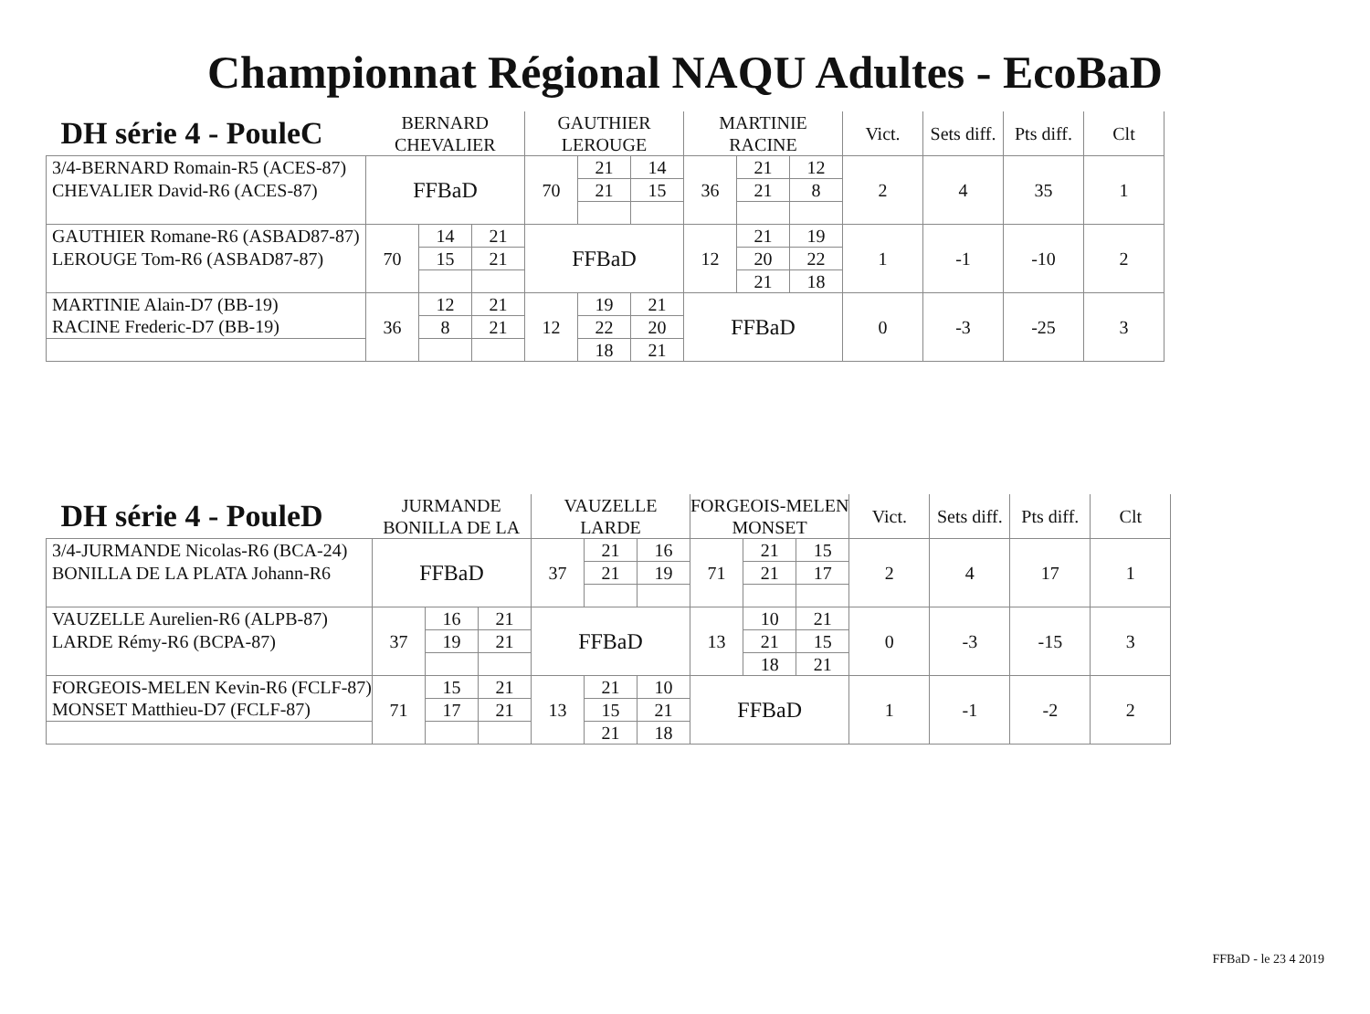Championnat Régional NAQU Adultes - EcoBaD
| DH série 4 - PouleC | BERNARD | | | GAUTHIER | | | MARTINIE | | | Vict. | Sets diff. | Pts diff. | Clt |
| --- | --- | --- | --- | --- | --- | --- | --- | --- | --- | --- | --- | --- | --- |
| | CHEVALIER | | | LEROUGE | | | RACINE | | | | | | |
| 3/4-BERNARD Romain-R5 (ACES-87) | FFBaD | | | 70 | 21 | 14 | 36 | 21 | 12 | 2 | 4 | 35 | 1 |
| CHEVALIER David-R6 (ACES-87) | | | | | 21 | 15 | | 21 | 8 | | | | |
| GAUTHIER Romane-R6 (ASBAD87-87) | 70 | 14 | 21 | FFBaD | | | 12 | 21 | 19 | 1 | -1 | -10 | 2 |
| LEROUGE Tom-R6 (ASBAD87-87) | | 15 | 21 | | | | | 20 | 22 | | | | |
| | | | | | | | | 21 | 18 | | | | |
| MARTINIE Alain-D7 (BB-19) | 36 | 12 | 21 | 12 | 19 | 21 | FFBaD | | | 0 | -3 | -25 | 3 |
| RACINE Frederic-D7 (BB-19) | | 8 | 21 | | 22 | 20 | | | | | | | |
| | | | | | 18 | 21 | | | | | | | |
| DH série 4 - PouleD | JURMANDE | | | VAUZELLE | | | FORGEOIS-MELEN | | | Vict. | Sets diff. | Pts diff. | Clt |
| --- | --- | --- | --- | --- | --- | --- | --- | --- | --- | --- | --- | --- | --- |
| | BONILLA DE LA | | | LARDE | | | MONSET | | | | | | |
| 3/4-JURMANDE Nicolas-R6 (BCA-24) | FFBaD | | | 37 | 21 | 16 | 71 | 21 | 15 | 2 | 4 | 17 | 1 |
| BONILLA DE LA PLATA Johann-R6 | | | | | 21 | 19 | | 21 | 17 | | | | |
| VAUZELLE Aurelien-R6 (ALPB-87) | 37 | 16 | 21 | FFBaD | | | 13 | 10 | 21 | 0 | -3 | -15 | 3 |
| LARDE Rémy-R6 (BCPA-87) | | 19 | 21 | | | | | 21 | 15 | | | | |
| | | | | | | | | 18 | 21 | | | | |
| FORGEOIS-MELEN Kevin-R6 (FCLF-87) | 71 | 15 | 21 | 13 | 21 | 10 | FFBaD | | | 1 | -1 | -2 | 2 |
| MONSET Matthieu-D7 (FCLF-87) | | 17 | 21 | | 15 | 21 | | | | | | | |
| | | | | | 21 | 18 | | | | | | | |
FFBaD - le 23 4 2019